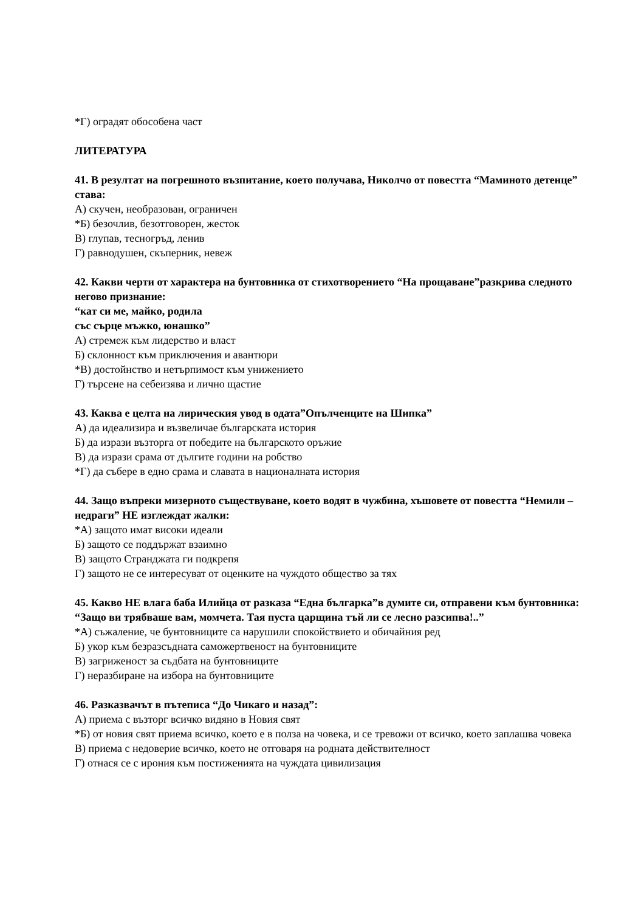*Г) оградят обособена част
ЛИТЕРАТУРА
41. В резултат на погрешното възпитание, което получава, Николчо от повестта “Маминото детенце” става:
А) скучен, необразован, ограничен
*Б) безочлив, безотговорен, жесток
В) глупав, тесногръд, ленив
Г) равнодушен, скъперник, невеж
42. Какви черти от характера на бунтовника от стихотворението “На прощаване”разкрива следното негово признание:
“кат си ме, майко, родила
със сърце мъжко, юнашко”
А) стремеж към лидерство и власт
Б) склонност към приключения и авантюри
*В) достойнство и нетърпимост към унижението
Г) търсене на себеизява и лично щастие
43. Каква е целта на лирическия увод в одата”Опълченците на Шипка”
А) да идеализира и възвеличае българската история
Б) да изрази възторга от победите на българското оръжие
В) да изрази срама от дългите години на робство
*Г) да събере в едно срама и славата в националната история
44. Защо въпреки мизерното съществуване, което водят в чужбина, хъшовете от повестта “Немили – недраги” НЕ изглеждат жалки:
*А) защото имат високи идеали
Б) защото се поддържат взаимно
В) защото Странджата ги подкрепя
Г) защото не се интересуват от оценките на чуждото общество за тях
45. Какво НЕ влага баба Илийца от разказа “Една българка”в думите си, отправени към бунтовника:
“Защо ви трябваше вам, момчета. Тая пуста царщина тъй ли се лесно разсипва!..”
*А) съжаление, че бунтовниците са нарушили спокойствието и обичайния ред
Б) укор към безразсъдната саможертвеност на бунтовниците
В) загриженост за съдбата на бунтовниците
Г) неразбиране на избора на бунтовниците
46. Разказвачът в пътеписа “До Чикаго и назад”:
А) приема с възторг всичко видяно в Новия свят
*Б) от новия свят приема всичко, което е в полза на човека, и се тревожи от всичко, което заплашва човека
В) приема с недоверие всичко, което не отговаря на родната действителност
Г) отнася се с ирония към постиженията на чуждата цивилизация